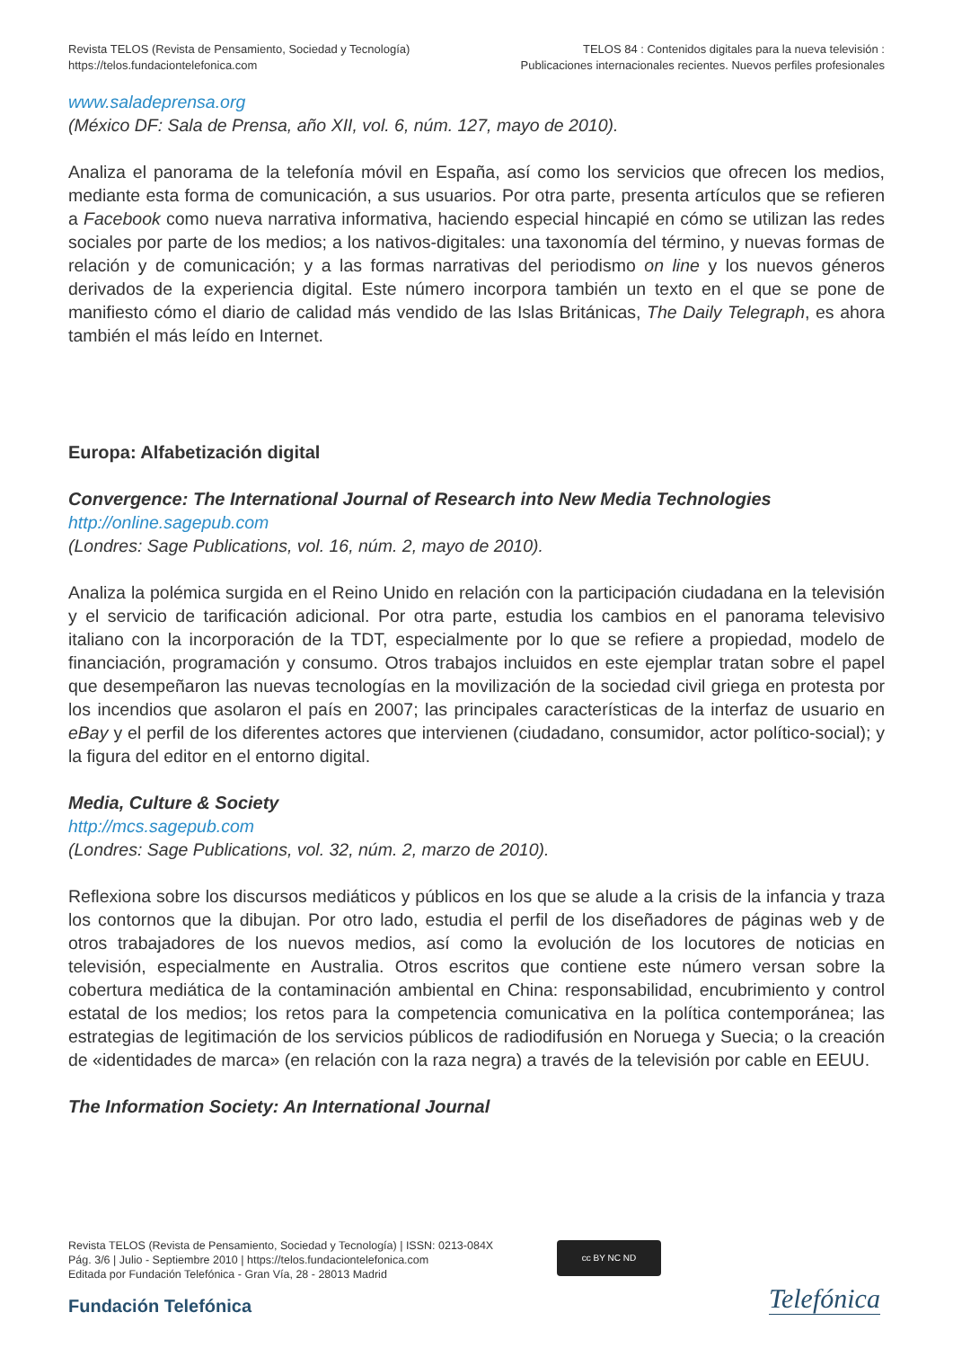Revista TELOS (Revista de Pensamiento, Sociedad y Tecnología)
https://telos.fundaciontelefonica.com
TELOS 84 : Contenidos digitales para la nueva televisión :
Publicaciones internacionales recientes. Nuevos perfiles profesionales
www.saladeprensa.org
(México DF: Sala de Prensa, año XII, vol. 6, núm. 127, mayo de 2010).
Analiza el panorama de la telefonía móvil en España, así como los servicios que ofrecen los medios, mediante esta forma de comunicación, a sus usuarios. Por otra parte, presenta artículos que se refieren a Facebook como nueva narrativa informativa, haciendo especial hincapié en cómo se utilizan las redes sociales por parte de los medios; a los nativos-digitales: una taxonomía del término, y nuevas formas de relación y de comunicación; y a las formas narrativas del periodismo on line y los nuevos géneros derivados de la experiencia digital. Este número incorpora también un texto en el que se pone de manifiesto cómo el diario de calidad más vendido de las Islas Británicas, The Daily Telegraph, es ahora también el más leído en Internet.
Europa: Alfabetización digital
Convergence: The International Journal of Research into New Media Technologies
http://online.sagepub.com
(Londres: Sage Publications, vol. 16, núm. 2, mayo de 2010).
Analiza la polémica surgida en el Reino Unido en relación con la participación ciudadana en la televisión y el servicio de tarificación adicional. Por otra parte, estudia los cambios en el panorama televisivo italiano con la incorporación de la TDT, especialmente por lo que se refiere a propiedad, modelo de financiación, programación y consumo. Otros trabajos incluidos en este ejemplar tratan sobre el papel que desempeñaron las nuevas tecnologías en la movilización de la sociedad civil griega en protesta por los incendios que asolaron el país en 2007; las principales características de la interfaz de usuario en eBay y el perfil de los diferentes actores que intervienen (ciudadano, consumidor, actor político-social); y la figura del editor en el entorno digital.
Media, Culture & Society
http://mcs.sagepub.com
(Londres: Sage Publications, vol. 32, núm. 2, marzo de 2010).
Reflexiona sobre los discursos mediáticos y públicos en los que se alude a la crisis de la infancia y traza los contornos que la dibujan. Por otro lado, estudia el perfil de los diseñadores de páginas web y de otros trabajadores de los nuevos medios, así como la evolución de los locutores de noticias en televisión, especialmente en Australia. Otros escritos que contiene este número versan sobre la cobertura mediática de la contaminación ambiental en China: responsabilidad, encubrimiento y control estatal de los medios; los retos para la competencia comunicativa en la política contemporánea; las estrategias de legitimación de los servicios públicos de radiodifusión en Noruega y Suecia; o la creación de «identidades de marca» (en relación con la raza negra) a través de la televisión por cable en EEUU.
The Information Society: An International Journal
Revista TELOS (Revista de Pensamiento, Sociedad y Tecnología) | ISSN: 0213-084X
Pág. 3/6 | Julio - Septiembre 2010 | https://telos.fundaciontelefonica.com
Editada por Fundación Telefónica - Gran Vía, 28 - 28013 Madrid
cc BY NC ND
Fundación Telefónica Telefónica